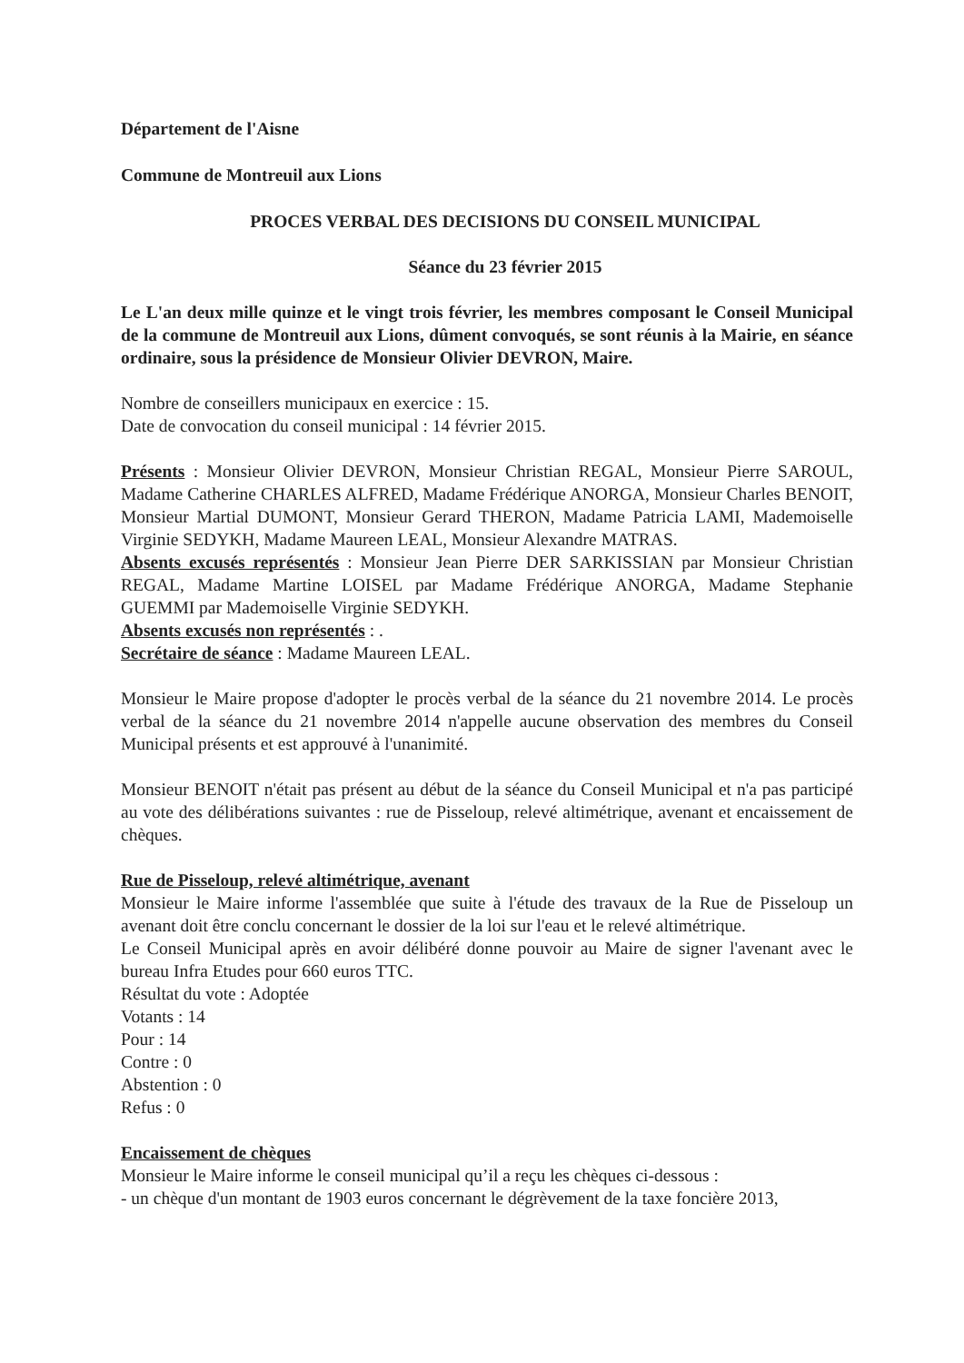Département de l'Aisne
Commune de Montreuil aux Lions
PROCES VERBAL DES DECISIONS DU CONSEIL MUNICIPAL
Séance du 23 février 2015
Le L'an deux mille quinze et le vingt trois février, les membres composant le Conseil Municipal de la commune de Montreuil aux Lions, dûment convoqués, se sont réunis à la Mairie, en séance ordinaire, sous la présidence de Monsieur Olivier DEVRON, Maire.
Nombre de conseillers municipaux en exercice : 15.
Date de convocation du conseil municipal : 14 février 2015.
Présents : Monsieur Olivier DEVRON, Monsieur Christian REGAL, Monsieur Pierre SAROUL, Madame Catherine CHARLES ALFRED, Madame Frédérique ANORGA, Monsieur Charles BENOIT, Monsieur Martial DUMONT, Monsieur Gerard THERON, Madame Patricia LAMI, Mademoiselle Virginie SEDYKH, Madame Maureen LEAL, Monsieur Alexandre MATRAS.
Absents excusés représentés : Monsieur Jean Pierre DER SARKISSIAN par Monsieur Christian REGAL, Madame Martine LOISEL par Madame Frédérique ANORGA, Madame Stephanie GUEMMI par Mademoiselle Virginie SEDYKH.
Absents excusés non représentés : .
Secrétaire de séance : Madame Maureen LEAL.
Monsieur le Maire propose d'adopter le procès verbal de la séance du 21 novembre 2014. Le procès verbal de la séance du 21 novembre 2014 n'appelle aucune observation des membres du Conseil Municipal présents et est approuvé à l'unanimité.
Monsieur BENOIT n'était pas présent au début de la séance du Conseil Municipal et n'a pas participé au vote des délibérations suivantes : rue de Pisseloup, relevé altimétrique, avenant et encaissement de chèques.
Rue de Pisseloup, relevé altimétrique, avenant
Monsieur le Maire informe l'assemblée que suite à l'étude des travaux de la Rue de Pisseloup un avenant doit être conclu concernant le dossier de la loi sur l'eau et le relevé altimétrique.
Le Conseil Municipal après en avoir délibéré donne pouvoir au Maire de signer l'avenant avec le bureau Infra Etudes pour 660 euros TTC.
Résultat du vote : Adoptée
Votants : 14
Pour : 14
Contre : 0
Abstention : 0
Refus : 0
Encaissement de chèques
Monsieur le Maire informe le conseil municipal qu’il a reçu les chèques ci-dessous :
- un chèque d'un montant de 1903 euros concernant le dégrèvement de la taxe foncière 2013,